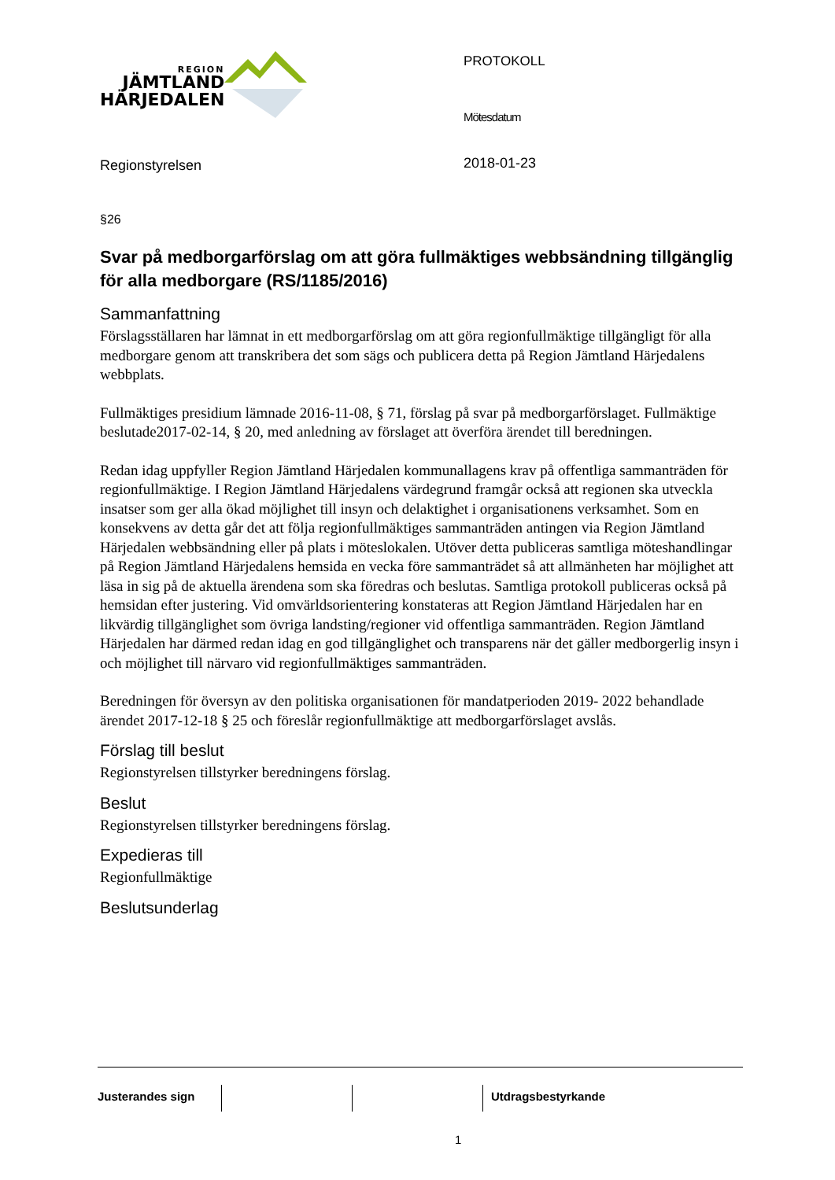REGION
JÄMTLAND
HÄRJEDALEN
Regionstyrelsen
PROTOKOLL
Mötesdatum
2018-01-23
§26
Svar på medborgarförslag om att göra fullmäktiges webbsändning tillgänglig för alla medborgare (RS/1185/2016)
Sammanfattning
Förslagsställaren har lämnat in ett medborgarförslag om att göra regionfullmäktige tillgängligt för alla medborgare genom att transkribera det som sägs och publicera detta på Region Jämtland Härjedalens webbplats.
Fullmäktiges presidium lämnade 2016-11-08, § 71, förslag på svar på medborgarförslaget. Fullmäktige beslutade2017-02-14, § 20, med anledning av förslaget att överföra ärendet till beredningen.
Redan idag uppfyller Region Jämtland Härjedalen kommunallagens krav på offentliga sammanträden för regionfullmäktige. I Region Jämtland Härjedalens värdegrund framgår också att regionen ska utveckla insatser som ger alla ökad möjlighet till insyn och delaktighet i organisationens verksamhet. Som en konsekvens av detta går det att följa regionfullmäktiges sammanträden antingen via Region Jämtland Härjedalen webbsändning eller på plats i möteslokalen. Utöver detta publiceras samtliga möteshandlingar på Region Jämtland Härjedalens hemsida en vecka före sammanträdet så att allmänheten har möjlighet att läsa in sig på de aktuella ärendena som ska föredras och beslutas. Samtliga protokoll publiceras också på hemsidan efter justering. Vid omvärldsorientering konstateras att Region Jämtland Härjedalen har en likvärdig tillgänglighet som övriga landsting/regioner vid offentliga sammanträden. Region Jämtland Härjedalen har därmed redan idag en god tillgänglighet och transparens när det gäller medborgerlig insyn i och möjlighet till närvaro vid regionfullmäktiges sammanträden.
Beredningen för översyn av den politiska organisationen för mandatperioden 2019- 2022 behandlade ärendet 2017-12-18 § 25 och föreslår regionfullmäktige att medborgarförslaget avslås.
Förslag till beslut
Regionstyrelsen tillstyrker beredningens förslag.
Beslut
Regionstyrelsen tillstyrker beredningens förslag.
Expedieras till
Regionfullmäktige
Beslutsunderlag
Justerandes sign Utdragsbestyrkande
1